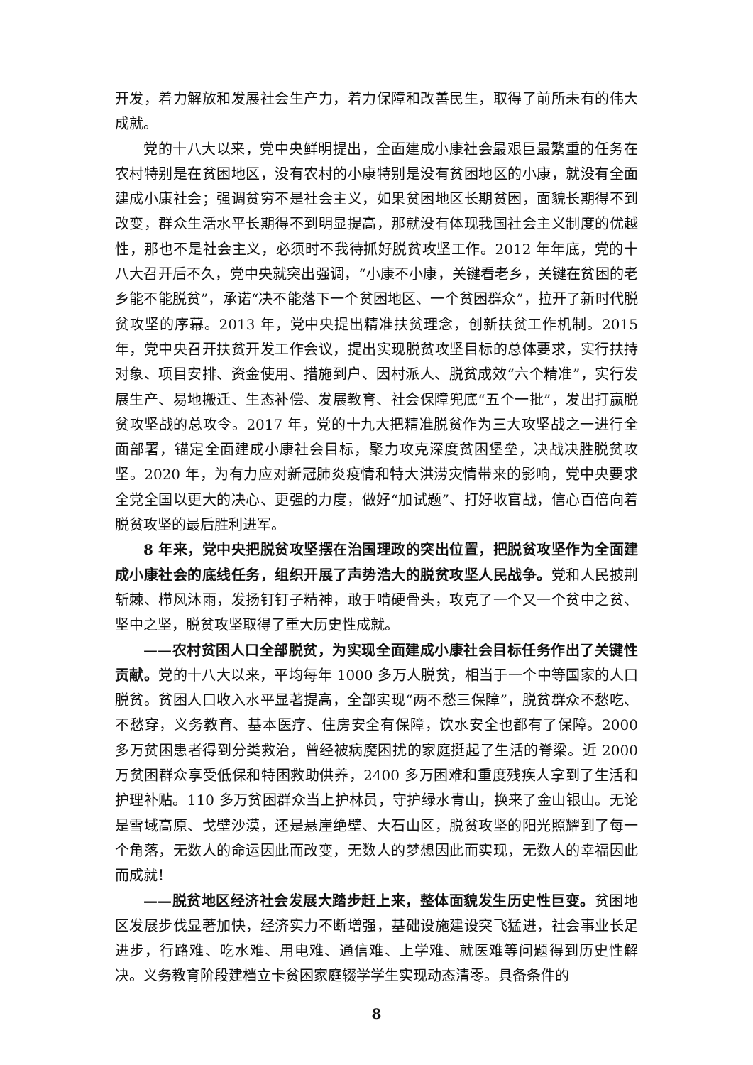开发，着力解放和发展社会生产力，着力保障和改善民生，取得了前所未有的伟大成就。
党的十八大以来，党中央鲜明提出，全面建成小康社会最艰巨最繁重的任务在农村特别是在贫困地区，没有农村的小康特别是没有贫困地区的小康，就没有全面建成小康社会；强调贫穷不是社会主义，如果贫困地区长期贫困，面貌长期得不到改变，群众生活水平长期得不到明显提高，那就没有体现我国社会主义制度的优越性，那也不是社会主义，必须时不我待抓好脱贫攻坚工作。2012 年年底，党的十八大召开后不久，党中央就突出强调，“小康不小康，关键看老乡，关键在贫困的老乡能不能脱贫”，承诺“决不能落下一个贫困地区、一个贫困群众”，拉开了新时代脱贫攻坚的序幕。2013 年，党中央提出精准扶贫理念，创新扶贫工作机制。2015 年，党中央召开扶贫开发工作会议，提出实现脱贫攻坚目标的总体要求，实行扶持对象、项目安排、资金使用、措施到户、因村派人、脱贫成效“六个精准”，实行发展生产、易地搬迁、生态补偿、发展教育、社会保障兜底“五个一批”，发出打赢脱贫攻坚战的总攻令。2017 年，党的十九大把精准脱贫作为三大攻坚战之一进行全面部署，锚定全面建成小康社会目标，聚力攻克深度贫困堡垒，决战决胜脱贫攻坚。2020 年，为有力应对新冠肺炎疫情和特大洪涝灾情带来的影响，党中央要求全党全国以更大的决心、更强的力度，做好“加试题”、打好收官战，信心百倍向着脱贫攻坚的最后胜利进军。
8 年来，党中央把脱贫攻坚摆在治国理政的突出位置，把脱贫攻坚作为全面建成小康社会的底线任务，组织开展了声势浩大的脱贫攻坚人民战争。党和人民披荆斩棘、栉风沐雨，发扬钉钉子精神，敢于啃硬骨头，攻克了一个又一个贫中之贫、坚中之坚，脱贫攻坚取得了重大历史性成就。
——农村贫困人口全部脱贫，为实现全面建成小康社会目标任务作出了关键性贡献。党的十八大以来，平均每年 1000 多万人脱贫，相当于一个中等国家的人口脱贫。贫困人口收入水平显著提高，全部实现“两不愁三保障”，脱贫群众不愁吃、不愁穿，义务教育、基本医疗、住房安全有保障，饮水安全也都有了保障。2000 多万贫困患者得到分类救治，曾经被病魔困扰的家庭挺起了生活的脊梁。近 2000 万贫困群众享受低保和特困救助供养，2400 多万困难和重度残疾人拿到了生活和护理补贴。110 多万贫困群众当上护林员，守护绿水青山，换来了金山银山。无论是雪域高原、戈壁沙漠，还是悬崖绝壁、大石山区，脱贫攻坚的阳光照耀到了每一个角落，无数人的命运因此而改变，无数人的梦想因此而实现，无数人的幸福因此而成就！
——脱贫地区经济社会发展大踏步赶上来，整体面貌发生历史性巨变。贫困地区发展步伐显著加快，经济实力不断增强，基础设施建设突飞猛进，社会事业长足进步，行路难、吃水难、用电难、通信难、上学难、就医难等问题得到历史性解决。义务教育阶段建档立卡贫困家庭辍学学生实现动态清零。具备条件的
8